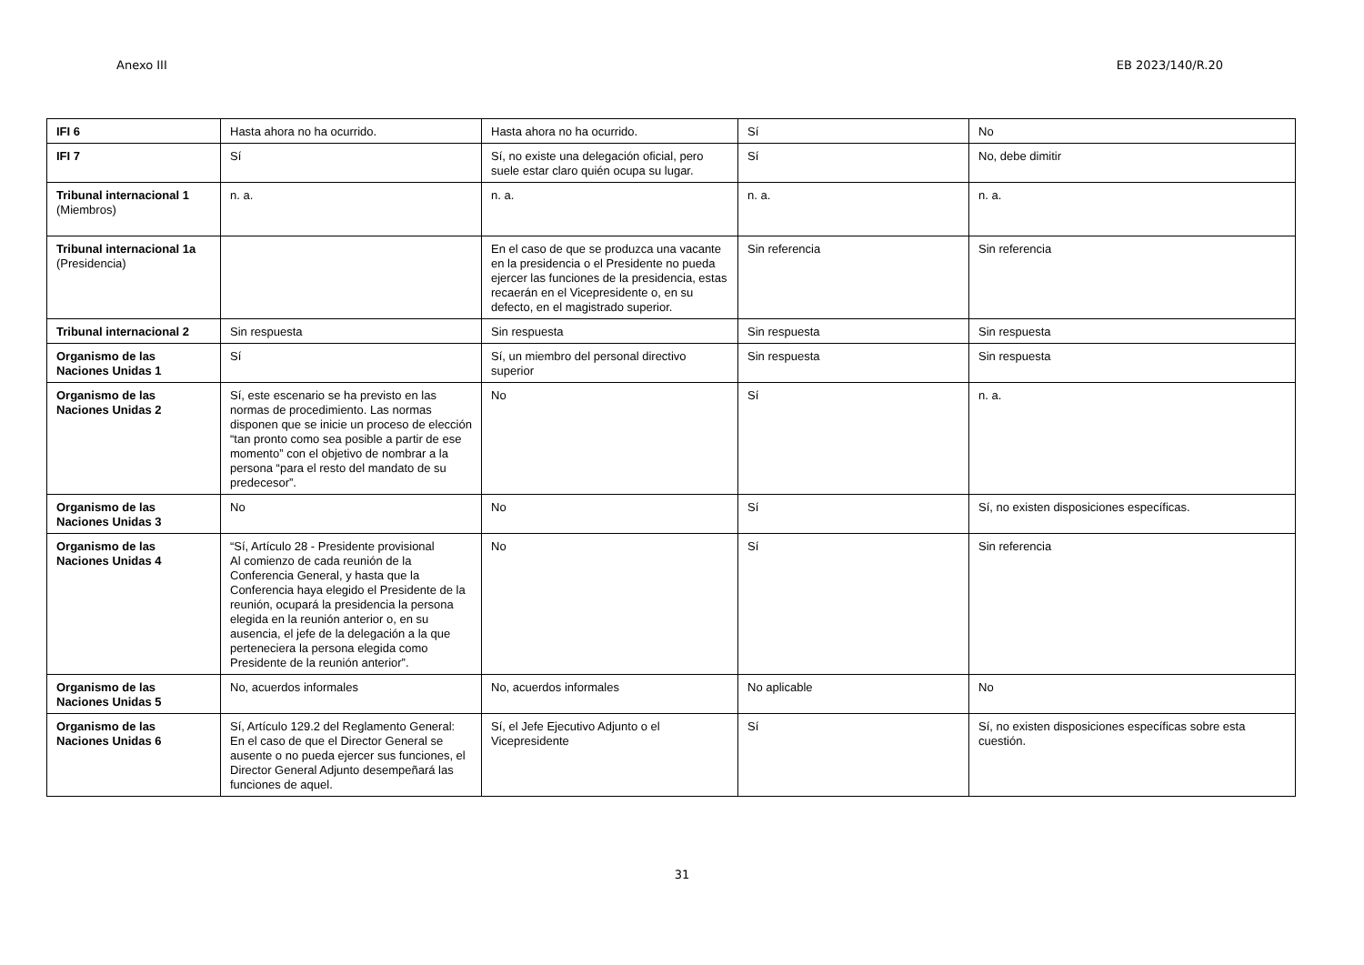Anexo III EB 2023/140/R.20
| IFI 6 | Hasta ahora no ha ocurrido. | Hasta ahora no ha ocurrido. | Sí | No |
| IFI 7 | Sí | Sí, no existe una delegación oficial, pero suele estar claro quién ocupa su lugar. | Sí | No, debe dimitir |
| Tribunal internacional 1 (Miembros) | n. a. | n. a. | n. a. | n. a. |
| Tribunal internacional 1a (Presidencia) | | En el caso de que se produzca una vacante en la presidencia o el Presidente no pueda ejercer las funciones de la presidencia, estas recaerán en el Vicepresidente o, en su defecto, en el magistrado superior. | Sin referencia | Sin referencia |
| Tribunal internacional 2 | Sin respuesta | Sin respuesta | Sin respuesta | Sin respuesta |
| Organismo de las Naciones Unidas 1 | Sí | Sí, un miembro del personal directivo superior | Sin respuesta | Sin respuesta |
| Organismo de las Naciones Unidas 2 | Sí, este escenario se ha previsto en las normas de procedimiento. Las normas disponen que se inicie un proceso de elección “tan pronto como sea posible a partir de ese momento” con el objetivo de nombrar a la persona “para el resto del mandato de su predecesor”. | No | Sí | n. a. |
| Organismo de las Naciones Unidas 3 | No | No | Sí | Sí, no existen disposiciones específicas. |
| Organismo de las Naciones Unidas 4 | “Sí, Artículo 28 - Presidente provisional Al comienzo de cada reunión de la Conferencia General, y hasta que la Conferencia haya elegido el Presidente de la reunión, ocupará la presidencia la persona elegida en la reunión anterior o, en su ausencia, el jefe de la delegación a la que perteneciera la persona elegida como Presidente de la reunión anterior”. | No | Sí | Sin referencia |
| Organismo de las Naciones Unidas 5 | No, acuerdos informales | No, acuerdos informales | No aplicable | No |
| Organismo de las Naciones Unidas 6 | Sí, Artículo 129.2 del Reglamento General: En el caso de que el Director General se ausente o no pueda ejercer sus funciones, el Director General Adjunto desempeñará las funciones de aquel. | Sí, el Jefe Ejecutivo Adjunto o el Vicepresidente | Sí | Sí, no existen disposiciones específicas sobre esta cuestión. |
31